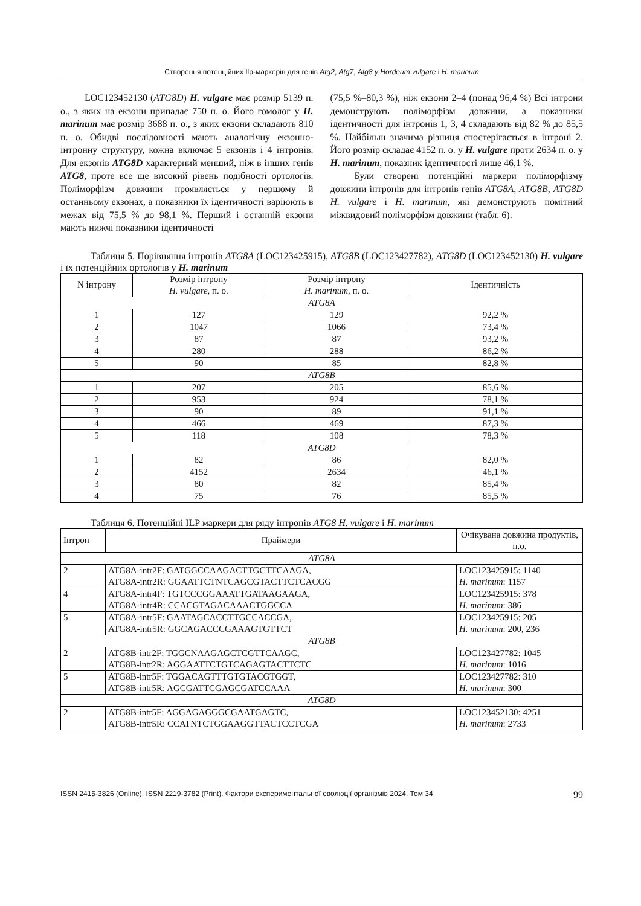Створення потенційних Ilp-маркерів для генів Atg2, Atg7, Atg8 у Hordeum vulgare і H. marinum
LOC123452130 (ATG8D) H. vulgare має розмір 5139 п. о., з яких на екзони припадає 750 п. о. Його гомолог у H. marinum має розмір 3688 п. о., з яких екзони складають 810 п. о. Обидві послідовності мають аналогічну екзонно-інтронну структуру, кожна включає 5 екзонів і 4 інтронів. Для екзонів ATG8D характерний менший, ніж в інших генів ATG8, проте все ще високий рівень подібності ортологів. Поліморфізм довжини проявляється у першому й останньому екзонах, а показники їх ідентичності варіюють в межах від 75,5 % до 98,1 %. Перший і останній екзони мають нижчі показники ідентичності
(75,5 %–80,3 %), ніж екзони 2–4 (понад 96,4 %) Всі інтрони демонструють поліморфізм довжини, а показники ідентичності для інтронів 1, 3, 4 складають від 82 % до 85,5 %. Найбільш значима різниця спостерігається в інтроні 2. Його розмір складає 4152 п. о. у H. vulgare проти 2634 п. о. у H. marinum, показник ідентичності лише 46,1 %.
Були створені потенційні маркери поліморфізму довжини інтронів для інтронів генів ATG8A, ATG8B, ATG8D H. vulgare і H. marinum, які демонструють помітний міжвидовий поліморфізм довжини (табл. 6).
Таблиця 5. Порівняння інтронів ATG8A (LOC123425915), ATG8B (LOC123427782), ATG8D (LOC123452130) H. vulgare і їх потенційних ортологів у H. marinum
| N інтрону | Розмір інтрону H. vulgare , п. о. | Розмір інтрону H. marinum , п. о. | Ідентичність |
| --- | --- | --- | --- |
| ATG8A | | | |
| 1 | 127 | 129 | 92,2 % |
| 2 | 1047 | 1066 | 73,4 % |
| 3 | 87 | 87 | 93,2 % |
| 4 | 280 | 288 | 86,2 % |
| 5 | 90 | 85 | 82,8 % |
| ATG8B | | | |
| 1 | 207 | 205 | 85,6 % |
| 2 | 953 | 924 | 78,1 % |
| 3 | 90 | 89 | 91,1 % |
| 4 | 466 | 469 | 87,3 % |
| 5 | 118 | 108 | 78,3 % |
| ATG8D | | | |
| 1 | 82 | 86 | 82,0 % |
| 2 | 4152 | 2634 | 46,1 % |
| 3 | 80 | 82 | 85,4 % |
| 4 | 75 | 76 | 85,5 % |
Таблиця 6. Потенційні ILP маркери для ряду інтронів ATG8 H. vulgare і H. marinum
| Інтрон | Праймери | Очікувана довжина продуктів, п.о. |
| --- | --- | --- |
| ATG8A | | |
| 2 | ATG8A-intr2F: GATGGCCAAGACTTGCTTCAAGA, ATG8A-intr2R: GGAATTCTNTCAGCGTACTTCTCACGG | LOC123425915: 1140 H. marinum : 1157 |
| 4 | ATG8A-intr4F: TGTCCCGGAAATTGATAAGAAGA, ATG8A-intr4R: CCACGTAGACAAACTGGCCA | LOC123425915: 378 H. marinum : 386 |
| 5 | ATG8A-intr5F: GAATAGCACCTTGCCACCGA, ATG8A-intr5R: GGCAGACCCGAAAGTGTTCT | LOC123425915: 205 H. marinum : 200, 236 |
| ATG8B | | |
| 2 | ATG8B-intr2F: TGGCNAAGAGCTCGTTCAAGC, ATG8B-intr2R: AGGAATTCTGTCAGAGTACTTCTC | LOC123427782: 1045 H. marinum : 1016 |
| 5 | ATG8B-intr5F: TGGACAGTTTGTGTACGTGGT, ATG8B-intr5R: AGCGATTCGAGCGATCCAAA | LOC123427782: 310 H. marinum : 300 |
| ATG8D | | |
| 2 | ATG8B-intr5F: AGGAGAGGGCGAATGAGTC, ATG8B-intr5R: CCATNTCTGGAAGGTTACTCCTCGA | LOC123452130: 4251 H. marinum : 2733 |
ISSN 2415-3826 (Online), ISSN 2219-3782 (Print). Фактори експериментальної еволюції організмів 2024. Том 34 99